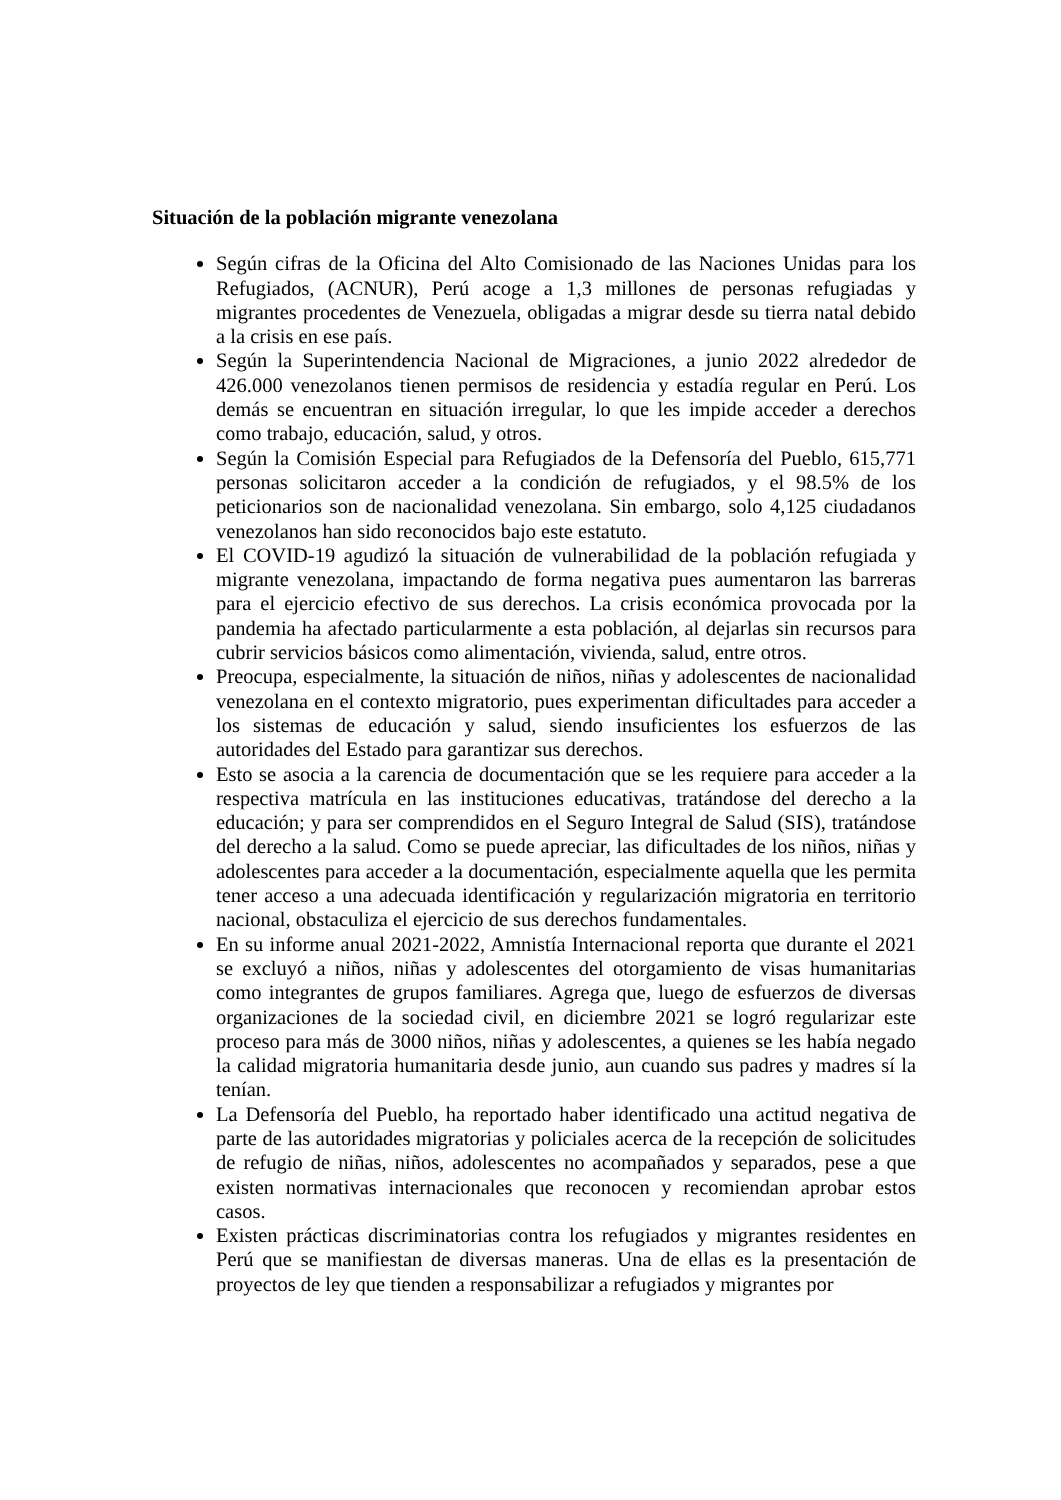Situación de la población migrante venezolana
Según cifras de la Oficina del Alto Comisionado de las Naciones Unidas para los Refugiados, (ACNUR), Perú acoge a 1,3 millones de personas refugiadas y migrantes procedentes de Venezuela, obligadas a migrar desde su tierra natal debido a la crisis en ese país.
Según la Superintendencia Nacional de Migraciones, a junio 2022 alrededor de 426.000 venezolanos tienen permisos de residencia y estadía regular en Perú. Los demás se encuentran en situación irregular, lo que les impide acceder a derechos como trabajo, educación, salud, y otros.
Según la Comisión Especial para Refugiados de la Defensoría del Pueblo, 615,771 personas solicitaron acceder a la condición de refugiados, y el 98.5% de los peticionarios son de nacionalidad venezolana. Sin embargo, solo 4,125 ciudadanos venezolanos han sido reconocidos bajo este estatuto.
El COVID-19 agudizó la situación de vulnerabilidad de la población refugiada y migrante venezolana, impactando de forma negativa pues aumentaron las barreras para el ejercicio efectivo de sus derechos. La crisis económica provocada por la pandemia ha afectado particularmente a esta población, al dejarlas sin recursos para cubrir servicios básicos como alimentación, vivienda, salud, entre otros.
Preocupa, especialmente, la situación de niños, niñas y adolescentes de nacionalidad venezolana en el contexto migratorio, pues experimentan dificultades para acceder a los sistemas de educación y salud, siendo insuficientes los esfuerzos de las autoridades del Estado para garantizar sus derechos.
Esto se asocia a la carencia de documentación que se les requiere para acceder a la respectiva matrícula en las instituciones educativas, tratándose del derecho a la educación; y para ser comprendidos en el Seguro Integral de Salud (SIS), tratándose del derecho a la salud. Como se puede apreciar, las dificultades de los niños, niñas y adolescentes para acceder a la documentación, especialmente aquella que les permita tener acceso a una adecuada identificación y regularización migratoria en territorio nacional, obstaculiza el ejercicio de sus derechos fundamentales.
En su informe anual 2021-2022, Amnistía Internacional reporta que durante el 2021 se excluyó a niños, niñas y adolescentes del otorgamiento de visas humanitarias como integrantes de grupos familiares. Agrega que, luego de esfuerzos de diversas organizaciones de la sociedad civil, en diciembre 2021 se logró regularizar este proceso para más de 3000 niños, niñas y adolescentes, a quienes se les había negado la calidad migratoria humanitaria desde junio, aun cuando sus padres y madres sí la tenían.
La Defensoría del Pueblo, ha reportado haber identificado una actitud negativa de parte de las autoridades migratorias y policiales acerca de la recepción de solicitudes de refugio de niñas, niños, adolescentes no acompañados y separados, pese a que existen normativas internacionales que reconocen y recomiendan aprobar estos casos.
Existen prácticas discriminatorias contra los refugiados y migrantes residentes en Perú que se manifiestan de diversas maneras. Una de ellas es la presentación de proyectos de ley que tienden a responsabilizar a refugiados y migrantes por